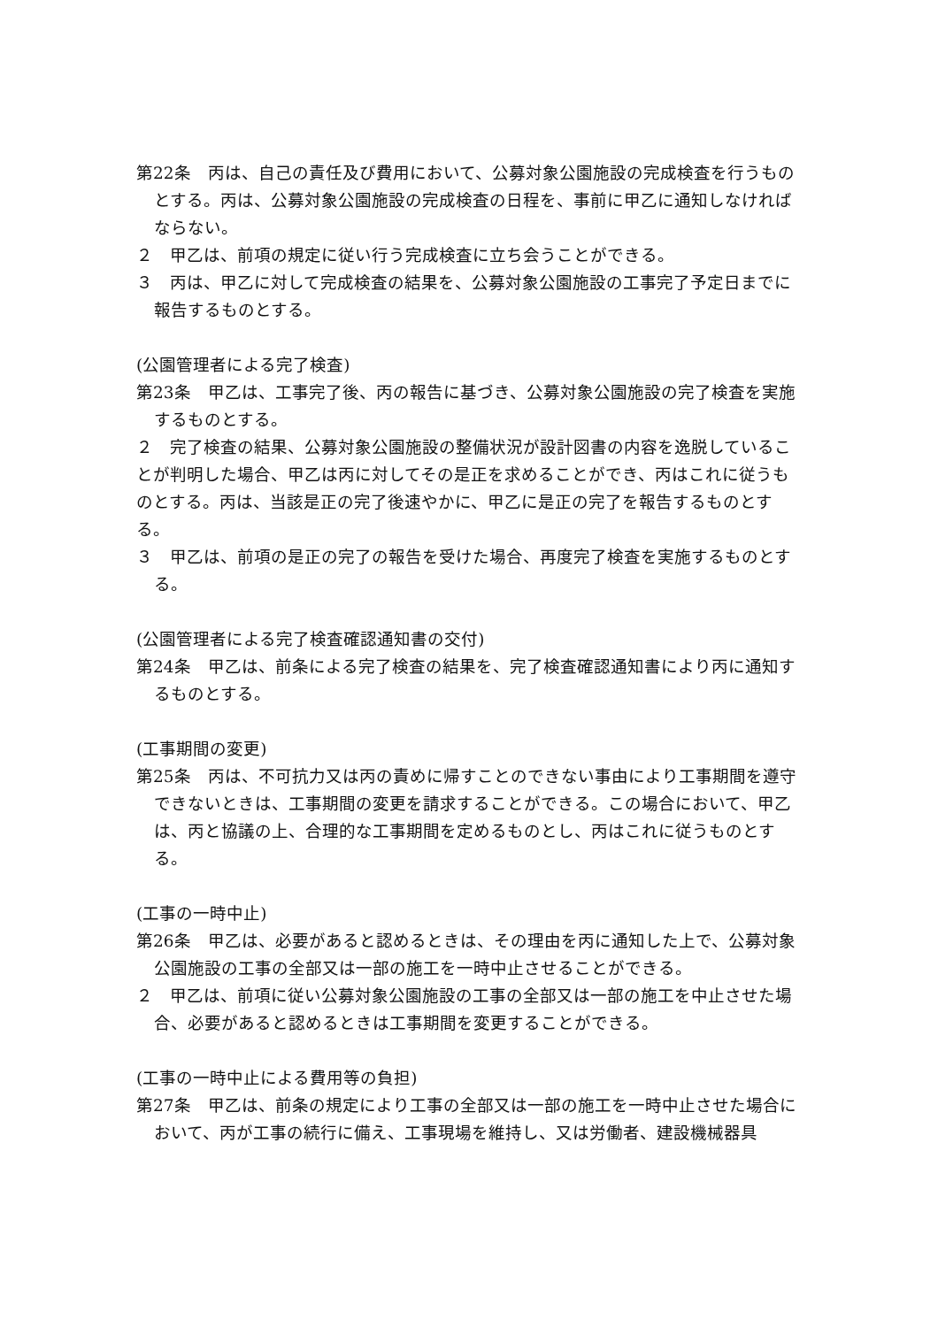第22条　丙は、自己の責任及び費用において、公募対象公園施設の完成検査を行うものとする。丙は、公募対象公園施設の完成検査の日程を、事前に甲乙に通知しなければならない。
２　甲乙は、前項の規定に従い行う完成検査に立ち会うことができる。
３　丙は、甲乙に対して完成検査の結果を、公募対象公園施設の工事完了予定日までに報告するものとする。
(公園管理者による完了検査)
第23条　甲乙は、工事完了後、丙の報告に基づき、公募対象公園施設の完了検査を実施するものとする。
２　完了検査の結果、公募対象公園施設の整備状況が設計図書の内容を逸脱していることが判明した場合、甲乙は丙に対してその是正を求めることができ、丙はこれに従うものとする。丙は、当該是正の完了後速やかに、甲乙に是正の完了を報告するものとする。
３　甲乙は、前項の是正の完了の報告を受けた場合、再度完了検査を実施するものとする。
(公園管理者による完了検査確認通知書の交付)
第24条　甲乙は、前条による完了検査の結果を、完了検査確認通知書により丙に通知するものとする。
(工事期間の変更)
第25条　丙は、不可抗力又は丙の責めに帰すことのできない事由により工事期間を遵守できないときは、工事期間の変更を請求することができる。この場合において、甲乙は、丙と協議の上、合理的な工事期間を定めるものとし、丙はこれに従うものとする。
(工事の一時中止)
第26条　甲乙は、必要があると認めるときは、その理由を丙に通知した上で、公募対象公園施設の工事の全部又は一部の施工を一時中止させることができる。
２　甲乙は、前項に従い公募対象公園施設の工事の全部又は一部の施工を中止させた場合、必要があると認めるときは工事期間を変更することができる。
(工事の一時中止による費用等の負担)
第27条　甲乙は、前条の規定により工事の全部又は一部の施工を一時中止させた場合において、丙が工事の続行に備え、工事現場を維持し、又は労働者、建設機械器具